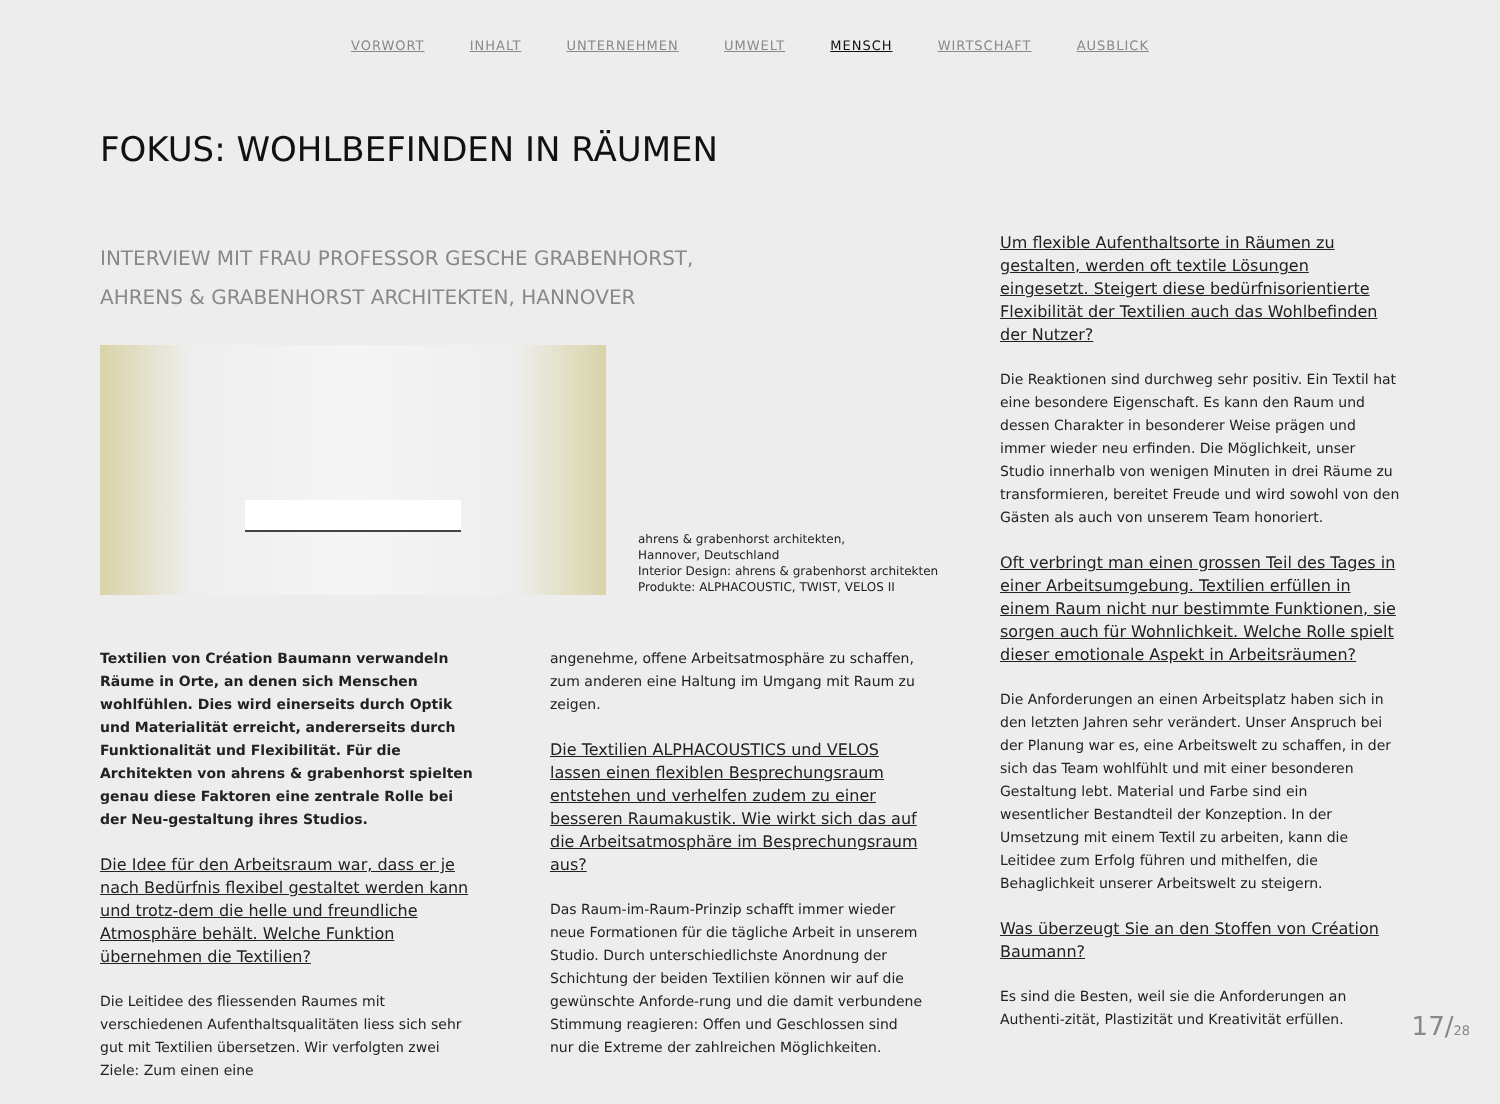VORWORT INHALT UNTERNEHMEN UMWELT MENSCH WIRTSCHAFT AUSBLICK
FOKUS: WOHLBEFINDEN IN RÄUMEN
INTERVIEW MIT FRAU PROFESSOR GESCHE GRABENHORST,
AHRENS & GRABENHORST ARCHITEKTEN, HANNOVER
ahrens & grabenhorst architekten,
Hannover, Deutschland
Interior Design: ahrens & grabenhorst architekten
Produkte: ALPHACOUSTIC, TWIST, VELOS II
Textilien von Création Baumann verwandeln Räume in Orte, an denen sich Menschen wohlfühlen. Dies wird einerseits durch Optik und Materialität erreicht, andererseits durch Funktionalität und Flexibilität. Für die Architekten von ahrens & grabenhorst spielten genau diese Faktoren eine zentrale Rolle bei der Neu-gestaltung ihres Studios.
Die Idee für den Arbeitsraum war, dass er je nach Bedürfnis flexibel gestaltet werden kann und trotz-dem die helle und freundliche Atmosphäre behält. Welche Funktion übernehmen die Textilien?
Die Leitidee des fliessenden Raumes mit verschiedenen Aufenthaltsqualitäten liess sich sehr gut mit Textilien übersetzen. Wir verfolgten zwei Ziele: Zum einen eine
angenehme, offene Arbeitsatmosphäre zu schaffen, zum anderen eine Haltung im Umgang mit Raum zu zeigen.
Die Textilien ALPHACOUSTICS und VELOS lassen einen flexiblen Besprechungsraum entstehen und verhelfen zudem zu einer besseren Raumakustik. Wie wirkt sich das auf die Arbeitsatmosphäre im Besprechungsraum aus?
Das Raum-im-Raum-Prinzip schafft immer wieder neue Formationen für die tägliche Arbeit in unserem Studio. Durch unterschiedlichste Anordnung der Schichtung der beiden Textilien können wir auf die gewünschte Anforde-rung und die damit verbundene Stimmung reagieren: Offen und Geschlossen sind nur die Extreme der zahlreichen Möglichkeiten.
Um flexible Aufenthaltsorte in Räumen zu gestalten, werden oft textile Lösungen eingesetzt. Steigert diese bedürfnisorientierte Flexibilität der Textilien auch das Wohlbefinden der Nutzer?
Die Reaktionen sind durchweg sehr positiv. Ein Textil hat eine besondere Eigenschaft. Es kann den Raum und dessen Charakter in besonderer Weise prägen und immer wieder neu erfinden. Die Möglichkeit, unser Studio innerhalb von wenigen Minuten in drei Räume zu transformieren, bereitet Freude und wird sowohl von den Gästen als auch von unserem Team honoriert.
Oft verbringt man einen grossen Teil des Tages in einer Arbeitsumgebung. Textilien erfüllen in einem Raum nicht nur bestimmte Funktionen, sie sorgen auch für Wohnlichkeit. Welche Rolle spielt dieser emotionale Aspekt in Arbeitsräumen?
Die Anforderungen an einen Arbeitsplatz haben sich in den letzten Jahren sehr verändert. Unser Anspruch bei der Planung war es, eine Arbeitswelt zu schaffen, in der sich das Team wohlfühlt und mit einer besonderen Gestaltung lebt. Material und Farbe sind ein wesentlicher Bestandteil der Konzeption. In der Umsetzung mit einem Textil zu arbeiten, kann die Leitidee zum Erfolg führen und mithelfen, die Behaglichkeit unserer Arbeitswelt zu steigern.
Was überzeugt Sie an den Stoffen von Création Baumann?
Es sind die Besten, weil sie die Anforderungen an Authenti-zität, Plastizität und Kreativität erfüllen.
17/28